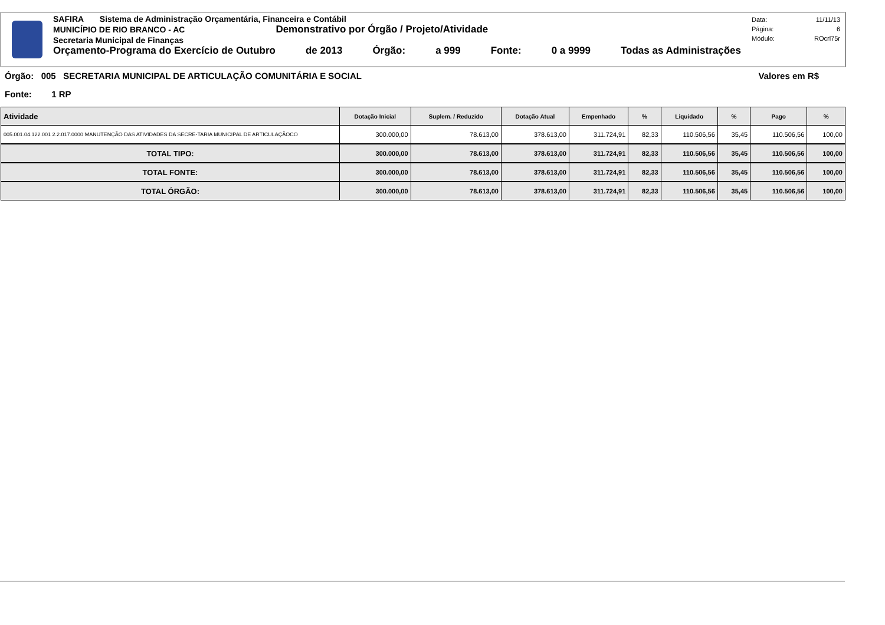SAFIRA Sistema de Administração Orçamentária, Financeira e Contábil
MUNICÍPIO DE RIO BRANCO - AC Demonstrativo por Órgão / Projeto/Atividade
Secretaria Municipal de Finanças
Orçamento-Programa do Exercício de Outubro de 2013 Órgão: a 999 Fonte: 0 a 9999 Todas as Administrações
Data: 11/11/13
Página: 6
Módulo: ROcrl75r
Órgão: 005 SECRETARIA MUNICIPAL DE ARTICULAÇÃO COMUNITÁRIA E SOCIAL Valores em R$
Fonte: 1 RP
| Atividade | Dotação Inicial | Suplem. / Reduzido | Dotação Atual | Empenhado | % | Liquidado | % | Pago | % |
| --- | --- | --- | --- | --- | --- | --- | --- | --- | --- |
| 005.001.04.122.001 2.2.017.0000 MANUTENÇÃO DAS ATIVIDADES DA SECRE-TARIA MUNICIPAL DE ARTICULAÇÃOCO | 300.000,00 | 78.613,00 | 378.613,00 | 311.724,91 | 82,33 | 110.506,56 | 35,45 | 110.506,56 | 100,00 |
| TOTAL TIPO: | 300.000,00 | 78.613,00 | 378.613,00 | 311.724,91 | 82,33 | 110.506,56 | 35,45 | 110.506,56 | 100,00 |
| TOTAL FONTE: | 300.000,00 | 78.613,00 | 378.613,00 | 311.724,91 | 82,33 | 110.506,56 | 35,45 | 110.506,56 | 100,00 |
| TOTAL ÓRGÃO: | 300.000,00 | 78.613,00 | 378.613,00 | 311.724,91 | 82,33 | 110.506,56 | 35,45 | 110.506,56 | 100,00 |